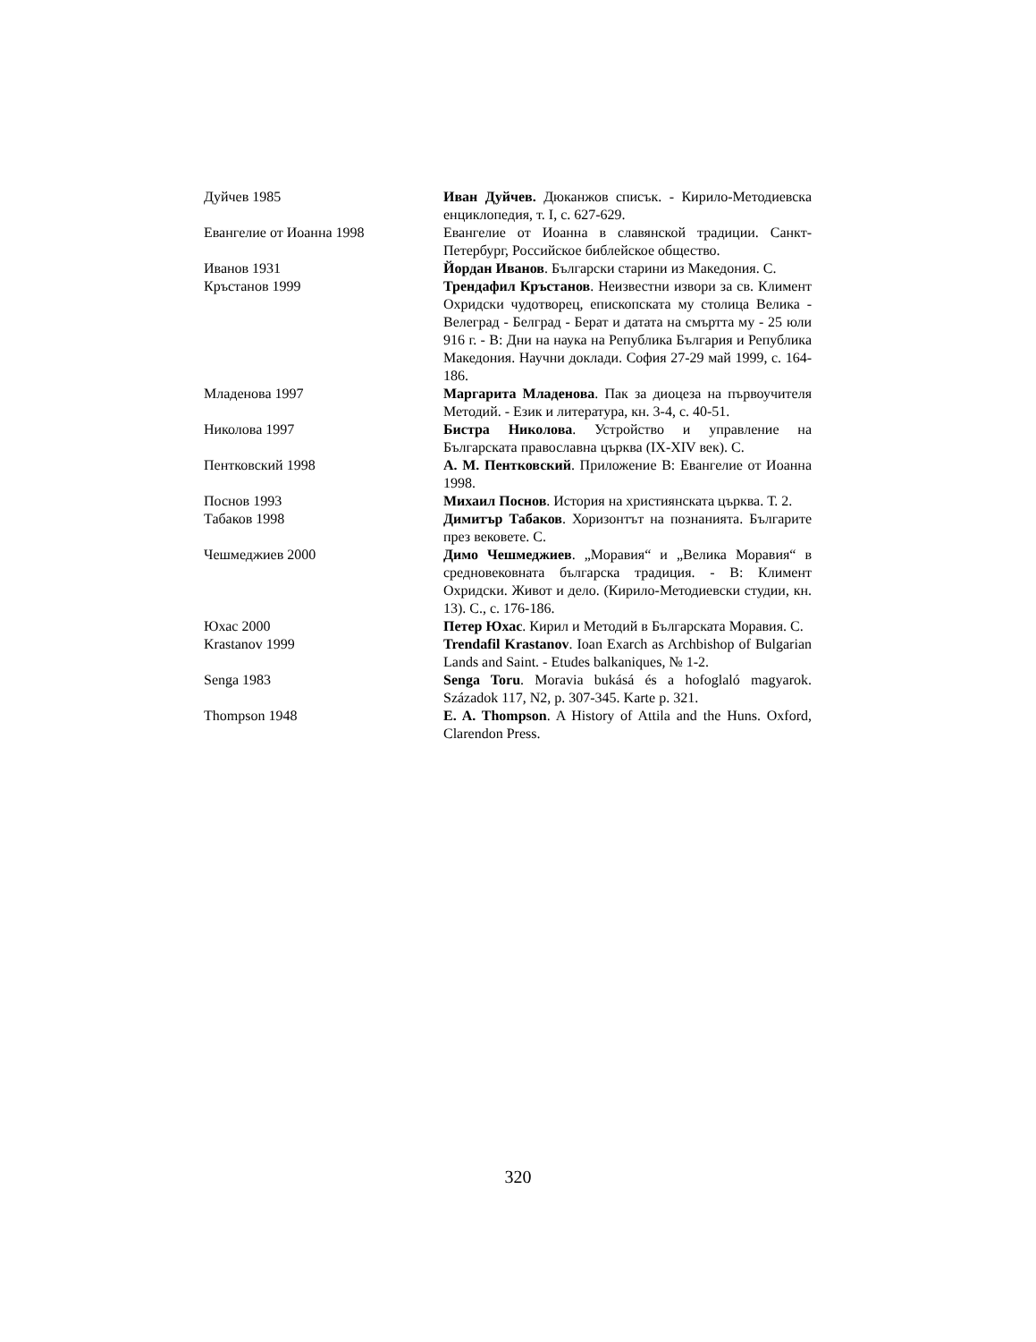| Дуйчев 1985 | Иван Дуйчев. Дюканжов списък. - Кирило-Методиевска енциклопедия, т. I, с. 627-629. |
| Евангелие от Иоанна 1998 | Евангелие от Иоанна в славянской традиции. Санкт-Петербург, Российское библейское общество. |
| Иванов 1931 | Йордан Иванов . Български старини из Македония. С. |
| Кръстанов 1999 | Трендафил Кръстанов . Неизвестни извори за св. Климент Охридски чудотворец, епископската му столица Велика - Велеград - Белград - Берат и датата на смъртта му - 25 юли 916 г. - В: Дни на наука на Република България и Република Македония. Научни доклади. София 27-29 май 1999, с. 164-186. |
| Младенова 1997 | Маргарита Младенова . Пак за диоцеза на първоучителя Методий. - Език и литература, кн. 3-4, с. 40-51. |
| Николова 1997 | Бистра Николова . Устройство и управление на Българската православна църква (IX-XIV век). С. |
| Пентковский 1998 | А. М. Пентковский . Приложение В: Евангелие от Иоанна 1998. |
| Поснов 1993 | Михаил Поснов . История на християнската църква. Т. 2. |
| Табаков 1998 | Димитър Табаков . Хоризонтът на познанията. Българите през вековете. С. |
| Чешмеджиев 2000 | Димо Чешмеджиев . „Моравия“ и „Велика Моравия“ в средновековната българска традиция. - В: Климент Охридски. Живот и дело. (Кирило-Методиевски студии, кн. 13). С., с. 176-186. |
| Юхас 2000 | Петер Юхас . Кирил и Методий в Българската Моравия. С. |
| Krastanov 1999 | Trendafil Krastanov . Ioan Exarch as Archbishop of Bulgarian Lands and Saint. - Etudes balkaniques, № 1-2. |
| Senga 1983 | Senga Toru . Moravia bukásá és a hofoglaló magyarok. Századok 117, N2, p. 307-345. Karte p. 321. |
| Thompson 1948 | E. A. Thompson . A History of Attila and the Huns. Oxford, Clarendon Press. |
320